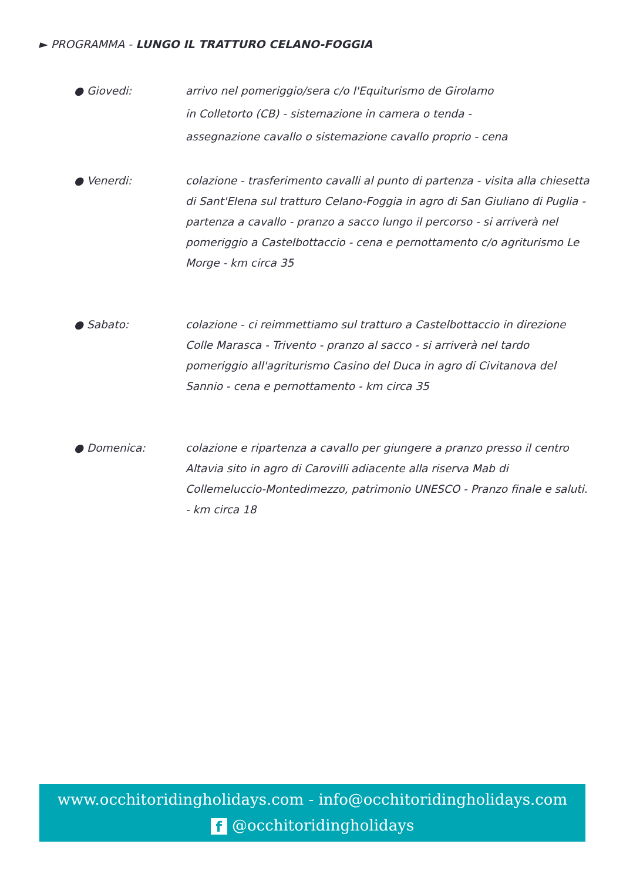► PROGRAMMA - LUNGO IL TRATTURO CELANO-FOGGIA
● Giovedi: arrivo nel pomeriggio/sera c/o l'Equiturismo de Girolamo
in Colletorto (CB) - sistemazione in camera o tenda -
assegnazione cavallo o sistemazione cavallo proprio - cena
● Venerdi: colazione - trasferimento cavalli al punto di partenza - visita alla chiesetta di Sant'Elena sul tratturo Celano-Foggia in agro di San Giuliano di Puglia - partenza a cavallo - pranzo a sacco lungo il percorso - si arriverà nel pomeriggio a Castelbottaccio - cena e pernottamento c/o agriturismo Le Morge - km circa 35
● Sabato: colazione - ci reimmettiamo sul tratturo a Castelbottaccio in direzione Colle Marasca - Trivento - pranzo al sacco - si arriverà nel tardo pomeriggio all'agriturismo Casino del Duca in agro di Civitanova del Sannio - cena e pernottamento - km circa 35
● Domenica: colazione e ripartenza a cavallo per giungere a pranzo presso il centro Altavia sito in agro di Carovilli adiacente alla riserva Mab di Collemeluccio-Montedimezzo, patrimonio UNESCO - Pranzo finale e saluti. - km circa 18
www.occhitoridingholidays.com - info@occhitoridingholidays.com
f @occhitoridingholidays